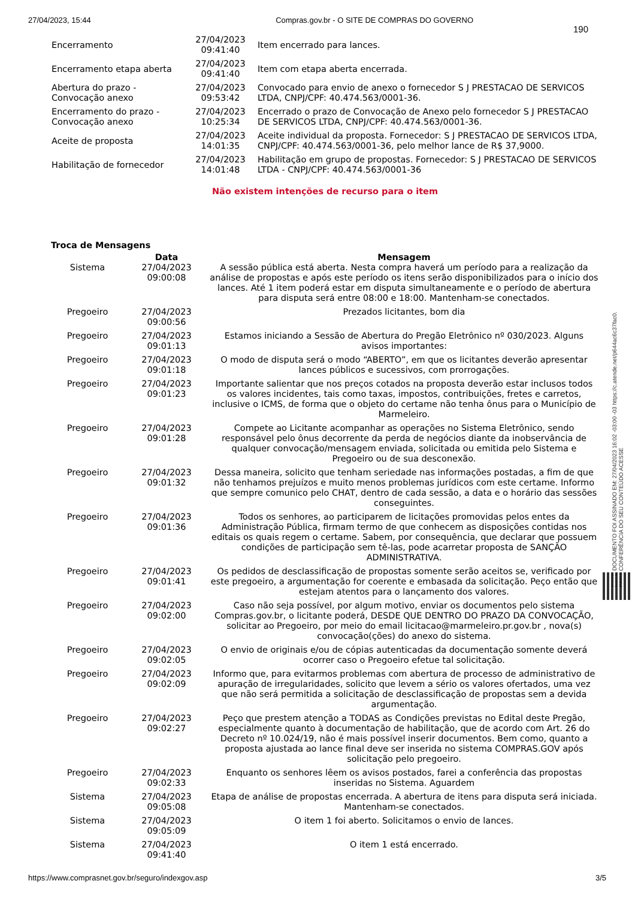27/04/2023, 15:44 Compras.gov.br - O SITE DE COMPRAS DO GOVERNO
190
| Encerramento | 27/04/2023 09:41:40 | Item encerrado para lances. |
| Encerramento etapa aberta | 27/04/2023 09:41:40 | Item com etapa aberta encerrada. |
| Abertura do prazo - Convocação anexo | 27/04/2023 09:53:42 | Convocado para envio de anexo o fornecedor S J PRESTACAO DE SERVICOS LTDA, CNPJ/CPF: 40.474.563/0001-36. |
| Encerramento do prazo - Convocação anexo | 27/04/2023 10:25:34 | Encerrado o prazo de Convocação de Anexo pelo fornecedor S J PRESTACAO DE SERVICOS LTDA, CNPJ/CPF: 40.474.563/0001-36. |
| Aceite de proposta | 27/04/2023 14:01:35 | Aceite individual da proposta. Fornecedor: S J PRESTACAO DE SERVICOS LTDA, CNPJ/CPF: 40.474.563/0001-36, pelo melhor lance de R$ 37,9000. |
| Habilitação de fornecedor | 27/04/2023 14:01:48 | Habilitação em grupo de propostas. Fornecedor: S J PRESTACAO DE SERVICOS LTDA - CNPJ/CPF: 40.474.563/0001-36 |
Não existem intenções de recurso para o item
Troca de Mensagens
| | Data | Mensagem |
| --- | --- | --- |
| Sistema | 27/04/2023 09:00:08 | A sessão pública está aberta. Nesta compra haverá um período para a realização da análise de propostas e após este período os itens serão disponibilizados para o início dos lances. Até 1 item poderá estar em disputa simultaneamente e o período de abertura para disputa será entre 08:00 e 18:00. Mantenham-se conectados. |
| Pregoeiro | 27/04/2023 09:00:56 | Prezados licitantes, bom dia |
| Pregoeiro | 27/04/2023 09:01:13 | Estamos iniciando a Sessão de Abertura do Pregão Eletrônico nº 030/2023. Alguns avisos importantes: |
| Pregoeiro | 27/04/2023 09:01:18 | O modo de disputa será o modo “ABERTO”, em que os licitantes deverão apresentar lances públicos e sucessivos, com prorrogações. |
| Pregoeiro | 27/04/2023 09:01:23 | Importante salientar que nos preços cotados na proposta deverão estar inclusos todos os valores incidentes, tais como taxas, impostos, contribuições, fretes e carretos, inclusive o ICMS, de forma que o objeto do certame não tenha ônus para o Município de Marmeleiro. |
| Pregoeiro | 27/04/2023 09:01:28 | Compete ao Licitante acompanhar as operações no Sistema Eletrônico, sendo responsável pelo ônus decorrente da perda de negócios diante da inobservância de qualquer convocação/mensagem enviada, solicitada ou emitida pelo Sistema e Pregoeiro ou de sua desconexão. |
| Pregoeiro | 27/04/2023 09:01:32 | Dessa maneira, solicito que tenham seriedade nas informações postadas, a fim de que não tenhamos prejuízos e muito menos problemas jurídicos com este certame. Informo que sempre comunico pelo CHAT, dentro de cada sessão, a data e o horário das sessões conseguintes. |
| Pregoeiro | 27/04/2023 09:01:36 | Todos os senhores, ao participarem de licitações promovidas pelos entes da Administração Pública, firmam termo de que conhecem as disposições contidas nos editais os quais regem o certame. Sabem, por consequência, que declarar que possuem condições de participação sem tê-las, pode acarretar proposta de SANÇÃO ADMINISTRATIVA. |
| Pregoeiro | 27/04/2023 09:01:41 | Os pedidos de desclassificação de propostas somente serão aceitos se, verificado por este pregoeiro, a argumentação for coerente e embasada da solicitação. Peço então que estejam atentos para o lançamento dos valores. |
| Pregoeiro | 27/04/2023 09:02:00 | Caso não seja possível, por algum motivo, enviar os documentos pelo sistema Compras.gov.br, o licitante poderá, DESDE QUE DENTRO DO PRAZO DA CONVOCAÇÃO, solicitar ao Pregoeiro, por meio do email licitacao@marmeleiro.pr.gov.br , nova(s) convocação(ções) do anexo do sistema. |
| Pregoeiro | 27/04/2023 09:02:05 | O envio de originais e/ou de cópias autenticadas da documentação somente deverá ocorrer caso o Pregoeiro efetue tal solicitação. |
| Pregoeiro | 27/04/2023 09:02:09 | Informo que, para evitarmos problemas com abertura de processo de administrativo de apuração de irregularidades, solicito que levem a sério os valores ofertados, uma vez que não será permitida a solicitação de desclassificação de propostas sem a devida argumentação. |
| Pregoeiro | 27/04/2023 09:02:27 | Peço que prestem atenção a TODAS as Condições previstas no Edital deste Pregão, especialmente quanto à documentação de habilitação, que de acordo com Art. 26 do Decreto nº 10.024/19, não é mais possível inserir documentos. Bem como, quanto a proposta ajustada ao lance final deve ser inserida no sistema COMPRAS.GOV após solicitação pelo pregoeiro. |
| Pregoeiro | 27/04/2023 09:02:33 | Enquanto os senhores lêem os avisos postados, farei a conferência das propostas inseridas no Sistema. Aguardem |
| Sistema | 27/04/2023 09:05:08 | Etapa de análise de propostas encerrada. A abertura de itens para disputa será iniciada. Mantenham-se conectados. |
| Sistema | 27/04/2023 09:05:09 | O item 1 foi aberto. Solicitamos o envio de lances. |
| Sistema | 27/04/2023 09:41:40 | O item 1 está encerrado. |
ESTE DOCUMENTO FOI ASSINADO EM: 27/04/2023 16:02 -03:00 -03 https://c.atende.net/p644ac6c37fac0.
PARA CONFERÊNCIA DO SEU CONTEÚDO ACESSE
https://www.comprasnet.gov.br/seguro/indexgov.asp 3/5